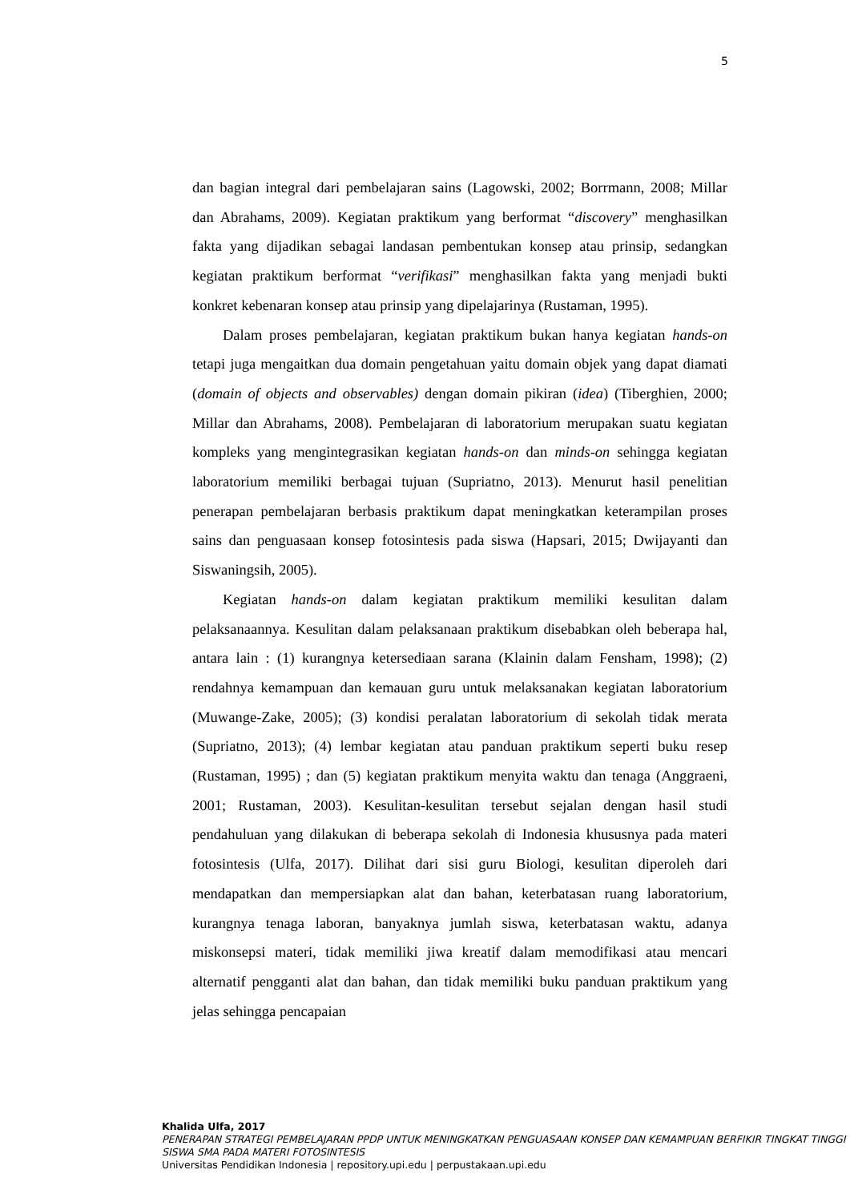5
dan bagian integral dari pembelajaran sains (Lagowski, 2002; Borrmann, 2008; Millar dan Abrahams, 2009). Kegiatan praktikum yang berformat “discovery” menghasilkan fakta yang dijadikan sebagai landasan pembentukan konsep atau prinsip, sedangkan kegiatan praktikum berformat “verifikasi” menghasilkan fakta yang menjadi bukti konkret kebenaran konsep atau prinsip yang dipelajarinya (Rustaman, 1995).
Dalam proses pembelajaran, kegiatan praktikum bukan hanya kegiatan hands-on tetapi juga mengaitkan dua domain pengetahuan yaitu domain objek yang dapat diamati (domain of objects and observables) dengan domain pikiran (idea) (Tiberghien, 2000; Millar dan Abrahams, 2008). Pembelajaran di laboratorium merupakan suatu kegiatan kompleks yang mengintegrasikan kegiatan hands-on dan minds-on sehingga kegiatan laboratorium memiliki berbagai tujuan (Supriatno, 2013). Menurut hasil penelitian penerapan pembelajaran berbasis praktikum dapat meningkatkan keterampilan proses sains dan penguasaan konsep fotosintesis pada siswa (Hapsari, 2015; Dwijayanti dan Siswaningsih, 2005).
Kegiatan hands-on dalam kegiatan praktikum memiliki kesulitan dalam pelaksanaannya. Kesulitan dalam pelaksanaan praktikum disebabkan oleh beberapa hal, antara lain : (1) kurangnya ketersediaan sarana (Klainin dalam Fensham, 1998); (2) rendahnya kemampuan dan kemauan guru untuk melaksanakan kegiatan laboratorium (Muwange-Zake, 2005); (3) kondisi peralatan laboratorium di sekolah tidak merata (Supriatno, 2013); (4) lembar kegiatan atau panduan praktikum seperti buku resep (Rustaman, 1995) ; dan (5) kegiatan praktikum menyita waktu dan tenaga (Anggraeni, 2001; Rustaman, 2003). Kesulitan-kesulitan tersebut sejalan dengan hasil studi pendahuluan yang dilakukan di beberapa sekolah di Indonesia khususnya pada materi fotosintesis (Ulfa, 2017). Dilihat dari sisi guru Biologi, kesulitan diperoleh dari mendapatkan dan mempersiapkan alat dan bahan, keterbatasan ruang laboratorium, kurangnya tenaga laboran, banyaknya jumlah siswa, keterbatasan waktu, adanya miskonsepsi materi, tidak memiliki jiwa kreatif dalam memodifikasi atau mencari alternatif pengganti alat dan bahan, dan tidak memiliki buku panduan praktikum yang jelas sehingga pencapaian
Khalida Ulfa, 2017
PENERAPAN STRATEGI PEMBELAJARAN PPDP UNTUK MENINGKATKAN PENGUASAAN KONSEP DAN KEMAMPUAN BERFIKIR TINGKAT TINGGI SISWA SMA PADA MATERI FOTOSINTESIS
Universitas Pendidikan Indonesia | repository.upi.edu | perpustakaan.upi.edu